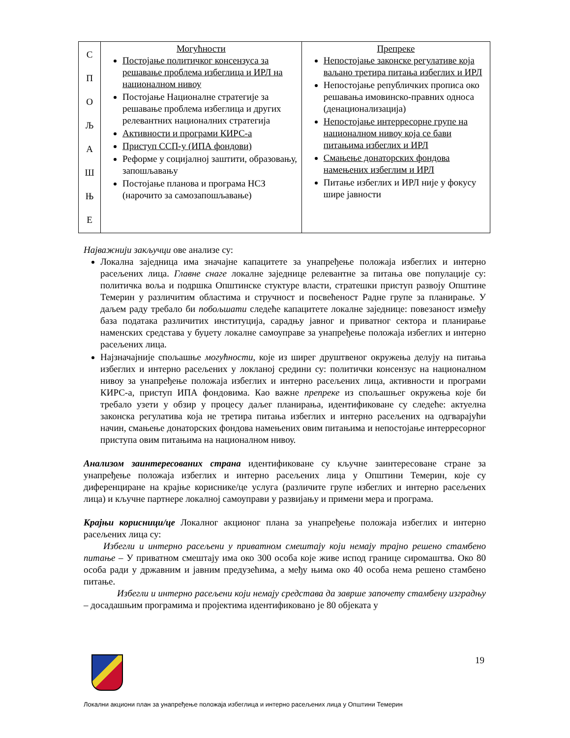| С П О Љ А Ш Њ Е | Могућности Постојање политичког консензуса за решавање проблема избеглица и ИРЛ на националном нивоу Постојање Националне стратегије за решавање проблема избеглица и других релевантних националних стратегија Активности и програми КИРС-а Приступ ССП-у (ИПА фондови) Реформе у социјалној заштити, образовању, запошљавању Постојање планова и програма НСЗ (нарочито за самозапошљавање) | Препреке Непостојање законске регулативе која ваљано третира питања избеглих и ИРЛ Непостојање републичких прописа око решавања имовинско-правних односа (денационализација) Непостојање интерресорне групе на националном нивоу која се бави питањима избеглих и ИРЛ Смањење донаторских фондова намењених избеглим и ИРЛ Питање избеглих и ИРЛ није у фокусу шире јавности |
Најважнији закључци ове анализе су:
Локална заједница има значајне капацитете за унапређење положаја избеглих и интерно расељених лица. Главне снаге локалне заједнице релевантне за питања ове популације су: политичка воља и подршка Општинске стуктуре власти, стратешки приступ развоју Општине Темерин у различитим областима и стручност и посвећеност Радне групе за планирање. У даљем раду требало би побољшати следеће капацитете локалне заједнице: повезаност између база података различитих институција, сарадњу јавног и приватног сектора и планирање наменских средстава у буџету локалне самоуправе за унапређење положаја избеглих и интерно расељених лица.
Најзначајније спољашње могућности, које из ширег друштвеног окружења делују на питања избеглих и интерно расељених у локланој средини су: политички консензус на националном нивоу за унапређење положаја избеглих и интерно расељених лица, активности и програми КИРС-а, приступ ИПА фондовима. Као важне препреке из спољашњег окружења које би требало узети у обзир у процесу даљег планирања, идентификоване су следеће: актуелна законска регулатива која не третира питања избеглих и интерно расељених на одгварајући начин, смањење донаторских фондова намењених овим питањима и непостојање интерресорног приступа овим питањима на националном нивоу.
Анализом заинтересованих страна идентификоване су кључне заинтересоване стране за унапређење положаја избеглих и интерно расељених лица у Општини Темерин, које су диференциране на крајње кориснике/це услуга (различите групе избеглих и интерно расељених лица) и кључне партнере локалној самоуправи у развијању и примени мера и програма.
Крајњи корисници/це Локалног акционог плана за унапређење положаја избеглих и интерно расељених лица су:
Избегли и интерно расељени у приватном смештају који немају трајно решено стамбено питање – У приватном смештају има око 300 особа које живе испод границе сиромаштва. Око 80 особа ради у државним и јавним предузећима, а међу њима око 40 особа нема решено стамбено питање.
Избегли и интерно расељени који немају средстава да заврше започету стамбену изградњу – досадашњим програмима и пројектима идентификовано је 80 објеката у
19
Локални акциони план за унапређење положаја избеглица и интерно расељених лица у Општини Темерин